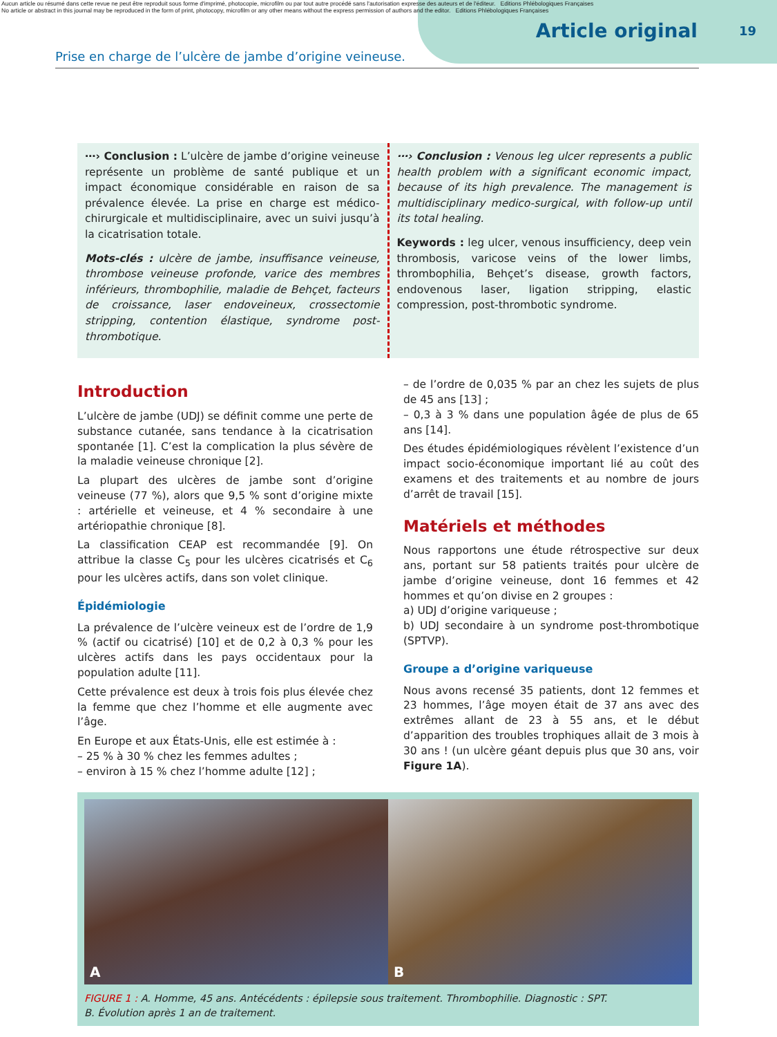Aucun article ou résumé dans cette revue ne peut être reproduit sous forme d'imprimé, photocopie, microfilm ou par tout autre procédé sans l'autorisation expresse des auteurs et de l'éditeur. Editions Phlébologiques Françaises
No article or abstract in this journal may be reproduced in the form of print, photocopy, microfilm or any other means without the express permission of authors and the editor. Editions Phlébologiques Françaises
Article original
19
Prise en charge de l’ulcère de jambe d’origine veineuse.
⋯› Conclusion : L’ulcère de jambe d’origine veineuse représente un problème de santé publique et un impact économique considérable en raison de sa prévalence élevée. La prise en charge est médico-chirurgicale et multidisciplinaire, avec un suivi jusqu’à la cicatrisation totale.
Mots-clés : ulcère de jambe, insuffisance veineuse, thrombose veineuse profonde, varice des membres inférieurs, thrombophilie, maladie de Behçet, facteurs de croissance, laser endoveineux, crossectomie stripping, contention élastique, syndrome post-thrombotique.
⋯› Conclusion : Venous leg ulcer represents a public health problem with a significant economic impact, because of its high prevalence. The management is multidisciplinary medico-surgical, with follow-up until its total healing.
Keywords : leg ulcer, venous insufficiency, deep vein thrombosis, varicose veins of the lower limbs, thrombophilia, Behçet’s disease, growth factors, endovenous laser, ligation stripping, elastic compression, post-thrombotic syndrome.
Introduction
L’ulcère de jambe (UDJ) se définit comme une perte de substance cutanée, sans tendance à la cicatrisation spontanée [1]. C’est la complication la plus sévère de la maladie veineuse chronique [2].
La plupart des ulcères de jambe sont d’origine veineuse (77 %), alors que 9,5 % sont d’origine mixte : artérielle et veineuse, et 4 % secondaire à une artériopathie chronique [8].
La classification CEAP est recommandée [9]. On attribue la classe C<sub>5</sub> pour les ulcères cicatrisés et C<sub>6</sub> pour les ulcères actifs, dans son volet clinique.
Épidémiologie
La prévalence de l’ulcère veineux est de l’ordre de 1,9 % (actif ou cicatrisé) [10] et de 0,2 à 0,3 % pour les ulcères actifs dans les pays occidentaux pour la population adulte [11].
Cette prévalence est deux à trois fois plus élevée chez la femme que chez l’homme et elle augmente avec l’âge.
En Europe et aux États-Unis, elle est estimée à :
– 25 % à 30 % chez les femmes adultes ;
– environ à 15 % chez l’homme adulte [12] ;
– de l’ordre de 0,035 % par an chez les sujets de plus de 45 ans [13] ;
– 0,3 à 3 % dans une population âgée de plus de 65 ans [14].
Des études épidémiologiques révèlent l’existence d’un impact socio-économique important lié au coût des examens et des traitements et au nombre de jours d’arrêt de travail [15].
Matériels et méthodes
Nous rapportons une étude rétrospective sur deux ans, portant sur 58 patients traités pour ulcère de jambe d’origine veineuse, dont 16 femmes et 42 hommes et qu’on divise en 2 groupes :
a) UDJ d’origine variqueuse ;
b) UDJ secondaire à un syndrome post-thrombotique (SPTVP).
Groupe a d’origine variqueuse
Nous avons recensé 35 patients, dont 12 femmes et 23 hommes, l’âge moyen était de 37 ans avec des extrêmes allant de 23 à 55 ans, et le début d’apparition des troubles trophiques allait de 3 mois à 30 ans ! (un ulcère géant depuis plus que 30 ans, voir Figure 1A).
A
B
FIGURE 1 : A. Homme, 45 ans. Antécédents : épilepsie sous traitement. Thrombophilie. Diagnostic : SPT.
B. Évolution après 1 an de traitement.